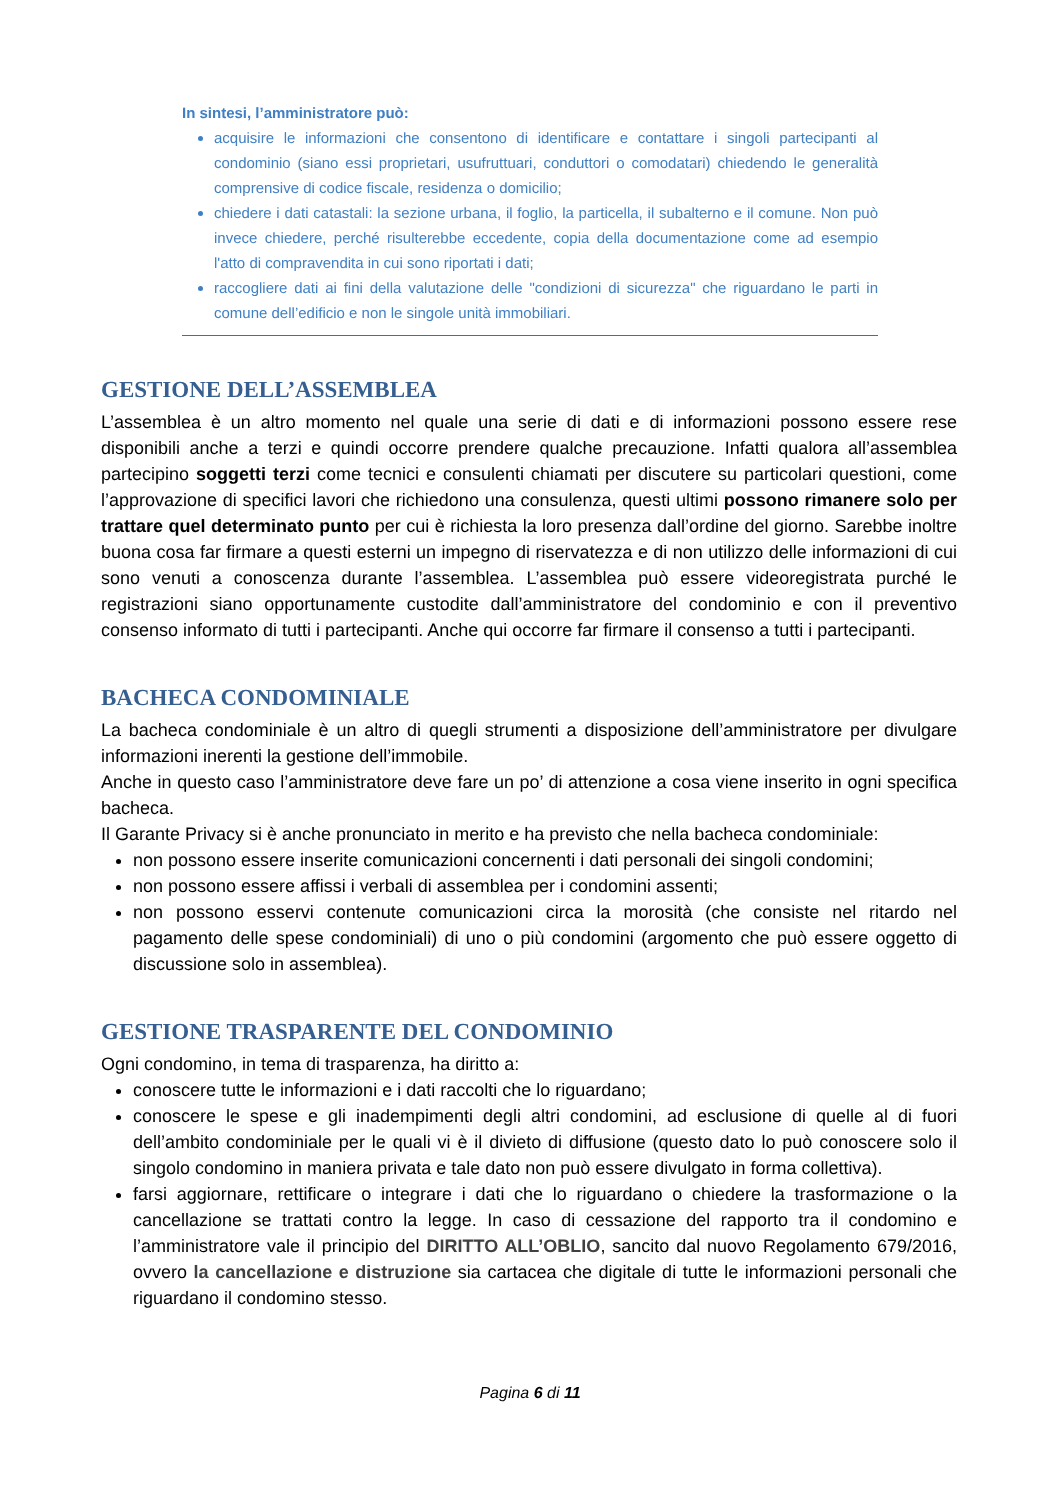In sintesi, l’amministratore può:
acquisire le informazioni che consentono di identificare e contattare i singoli partecipanti al condominio (siano essi proprietari, usufruttuari, conduttori o comodatari) chiedendo le generalità comprensive di codice fiscale, residenza o domicilio;
chiedere i dati catastali: la sezione urbana, il foglio, la particella, il subalterno e il comune. Non può invece chiedere, perché risulterebbe eccedente, copia della documentazione come ad esempio l'atto di compravendita in cui sono riportati i dati;
raccogliere dati ai fini della valutazione delle "condizioni di sicurezza" che riguardano le parti in comune dell’edificio e non le singole unità immobiliari.
GESTIONE DELL’ASSEMBLEA
L’assemblea è un altro momento nel quale una serie di dati e di informazioni possono essere rese disponibili anche a terzi e quindi occorre prendere qualche precauzione. Infatti qualora all’assemblea partecipino soggetti terzi come tecnici e consulenti chiamati per discutere su particolari questioni, come l’approvazione di specifici lavori che richiedono una consulenza, questi ultimi possono rimanere solo per trattare quel determinato punto per cui è richiesta la loro presenza dall’ordine del giorno. Sarebbe inoltre buona cosa far firmare a questi esterni un impegno di riservatezza e di non utilizzo delle informazioni di cui sono venuti a conoscenza durante l’assemblea. L’assemblea può essere videoregistrata purché le registrazioni siano opportunamente custodite dall’amministratore del condominio e con il preventivo consenso informato di tutti i partecipanti. Anche qui occorre far firmare il consenso a tutti i partecipanti.
BACHECA CONDOMINIALE
La bacheca condominiale è un altro di quegli strumenti a disposizione dell’amministratore per divulgare informazioni inerenti la gestione dell’immobile.
Anche in questo caso l’amministratore deve fare un po’ di attenzione a cosa viene inserito in ogni specifica bacheca.
Il Garante Privacy si è anche pronunciato in merito e ha previsto che nella bacheca condominiale:
non possono essere inserite comunicazioni concernenti i dati personali dei singoli condomini;
non possono essere affissi i verbali di assemblea per i condomini assenti;
non possono esservi contenute comunicazioni circa la morosità (che consiste nel ritardo nel pagamento delle spese condominiali) di uno o più condomini (argomento che può essere oggetto di discussione solo in assemblea).
GESTIONE TRASPARENTE DEL CONDOMINIO
Ogni condomino, in tema di trasparenza, ha diritto a:
conoscere tutte le informazioni e i dati raccolti che lo riguardano;
conoscere le spese e gli inadempimenti degli altri condomini, ad esclusione di quelle al di fuori dell’ambito condominiale per le quali vi è il divieto di diffusione (questo dato lo può conoscere solo il singolo condomino in maniera privata e tale dato non può essere divulgato in forma collettiva).
farsi aggiornare, rettificare o integrare i dati che lo riguardano o chiedere la trasformazione o la cancellazione se trattati contro la legge. In caso di cessazione del rapporto tra il condomino e l’amministratore vale il principio del DIRITTO ALL’OBLIO, sancito dal nuovo Regolamento 679/2016, ovvero la cancellazione e distruzione sia cartacea che digitale di tutte le informazioni personali che riguardano il condomino stesso.
Pagina 6 di 11